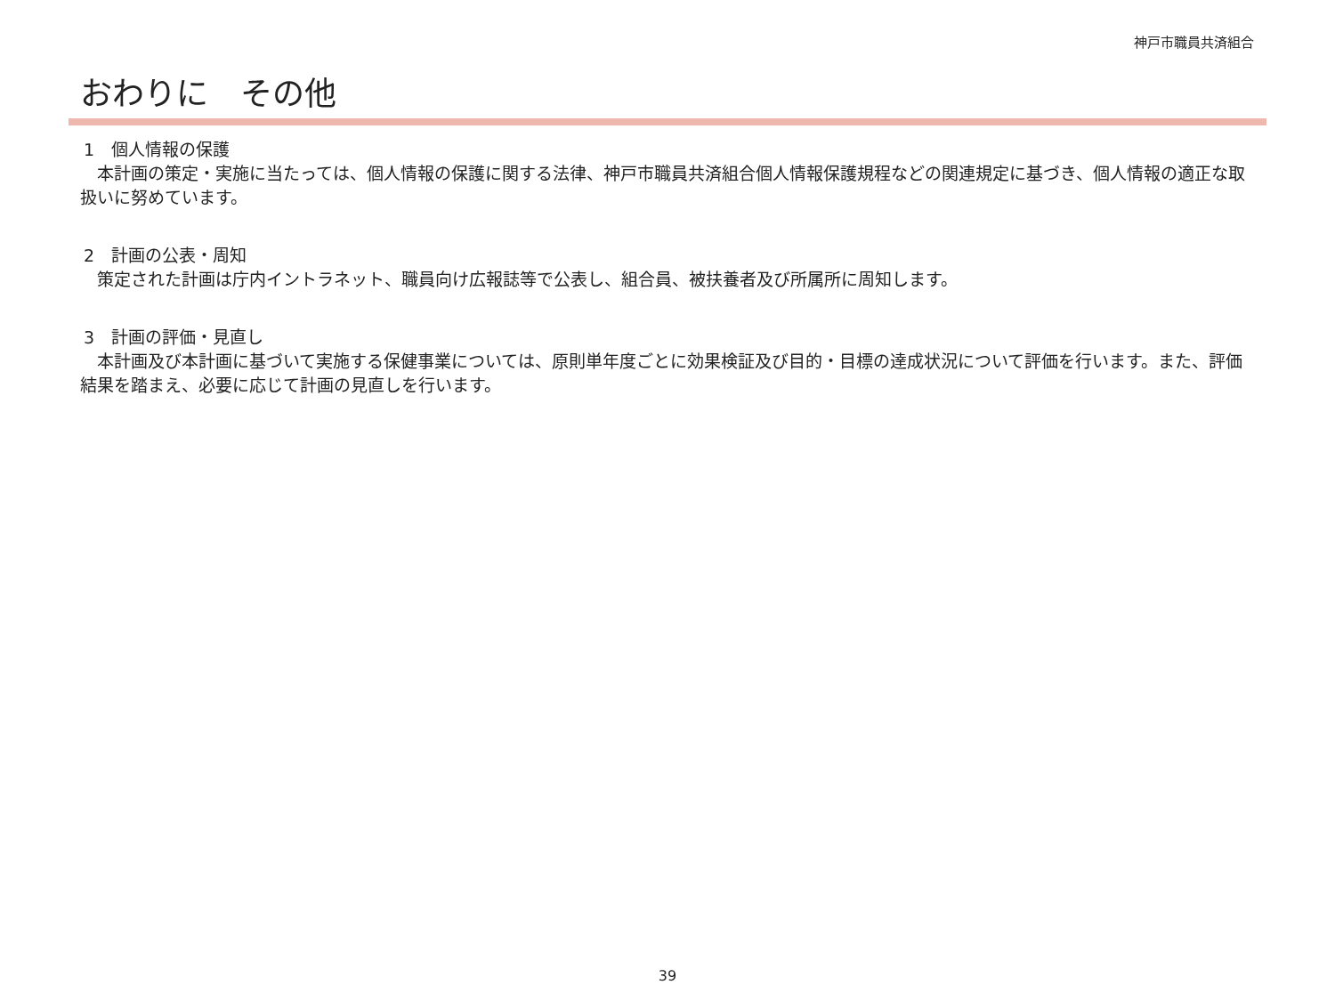神戸市職員共済組合
おわりに　その他
1　個人情報の保護
　本計画の策定・実施に当たっては、個人情報の保護に関する法律、神戸市職員共済組合個人情報保護規程などの関連規定に基づき、個人情報の適正な取扱いに努めています。
2　計画の公表・周知
　策定された計画は庁内イントラネット、職員向け広報誌等で公表し、組合員、被扶養者及び所属所に周知します。
3　計画の評価・見直し
　本計画及び本計画に基づいて実施する保健事業については、原則単年度ごとに効果検証及び目的・目標の達成状況について評価を行います。また、評価結果を踏まえ、必要に応じて計画の見直しを行います。
39